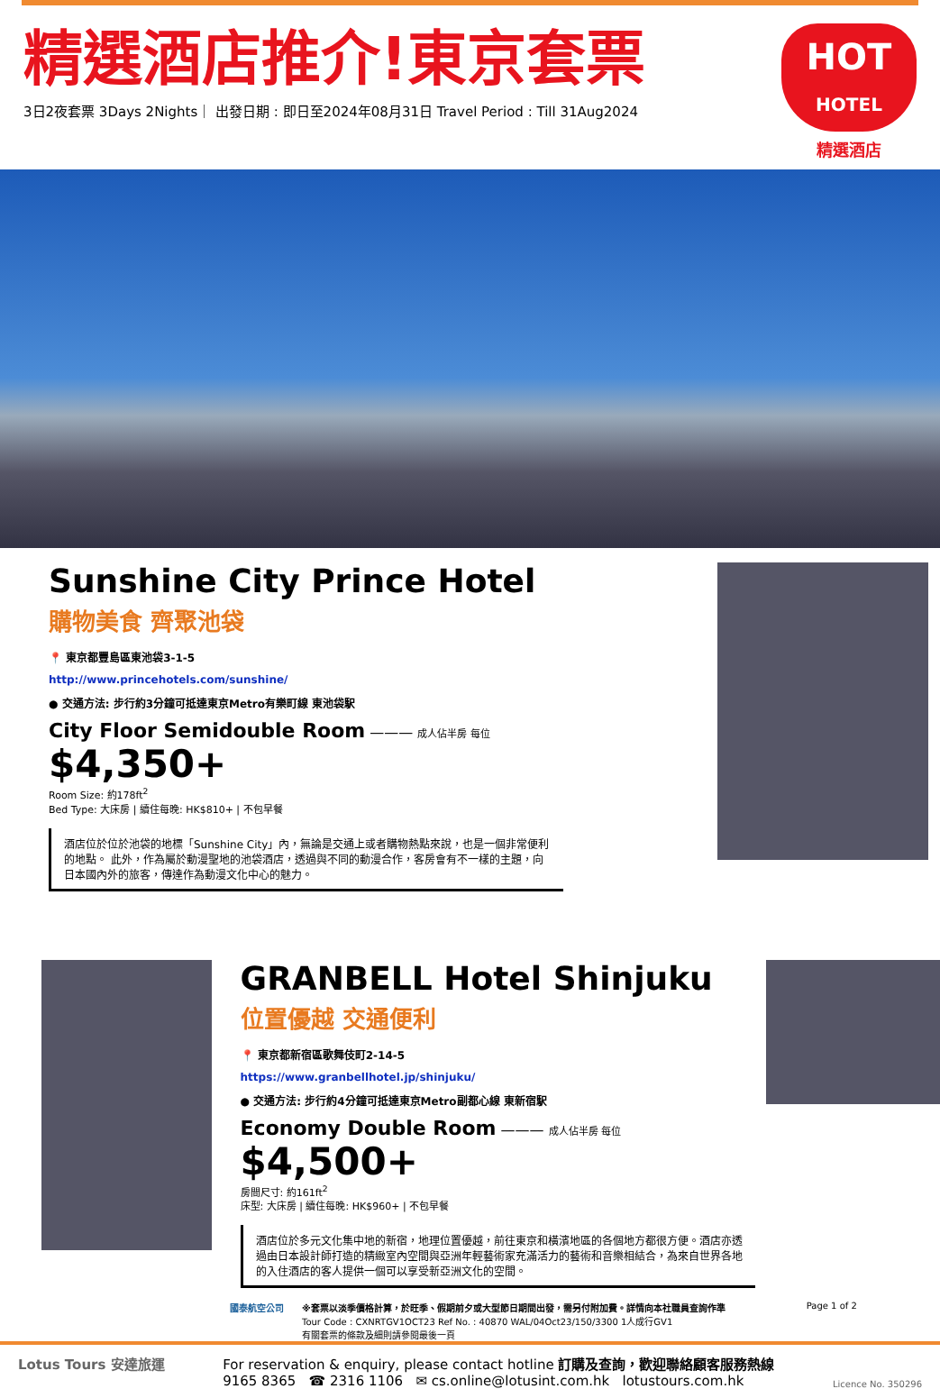精選酒店推介!東京套票
3日2夜套票 3Days 2Nights｜ 出發日期 : 即日至2024年08月31日 Travel Period : Till 31Aug2024
HOT
HOTEL
精選酒店
Sunshine City Prince Hotel
購物美食 齊聚池袋
📍 東京都豐島區東池袋3-1-5
http://www.princehotels.com/sunshine/
● 交通方法: 步行約3分鐘可抵達東京Metro有樂町線 東池袋駅
City Floor Semidouble Room ——— 成人佔半房 每位 $4,350+
Room Size: 約178ft<sup>2</sup>
Bed Type: 大床房 | 續住每晚: HK$810+ | 不包早餐
酒店位於位於池袋的地標「Sunshine City」內，無論是交通上或者購物熱點來說，也是一個非常便利的地點。 此外，作為屬於動漫聖地的池袋酒店，透過與不同的動漫合作，客房會有不一樣的主題，向日本國內外的旅客，傳達作為動漫文化中心的魅力。
GRANBELL Hotel Shinjuku
位置優越 交通便利
📍 東京都新宿區歌舞伎町2-14-5
https://www.granbellhotel.jp/shinjuku/
● 交通方法: 步行約4分鐘可抵達東京Metro副都心線 東新宿駅
Economy Double Room ——— 成人佔半房 每位 $4,500+
房間尺寸: 約161ft<sup>2</sup>
床型: 大床房 | 續住每晚: HK$960+ | 不包早餐
酒店位於多元文化集中地的新宿，地理位置優越，前往東京和橫濱地區的各個地方都很方便。酒店亦透過由日本設計師打造的精緻室內空間與亞洲年輕藝術家充滿活力的藝術和音樂相結合，為來自世界各地的入住酒店的客人提供一個可以享受新亞洲文化的空間。
國泰航空公司 ※套票以淡季價格計算，於旺季、假期前夕或大型節日期間出發，需另付附加費。詳情向本社職員查詢作準
Tour Code : CXNRTGV1OCT23 Ref No. : 40870 WAL/04Oct23/150/3300 1人成行GV1
有關套票的條款及細則請參閱最後一頁
Page 1 of 2
Lotus Tours 安達旅運 For reservation & enquiry, please contact hotline 訂購及查詢，歡迎聯絡顧客服務熱線
9165 8365 ☎ 2316 1106 ✉ cs.online@lotusint.com.hk lotustours.com.hk
Licence No. 350296